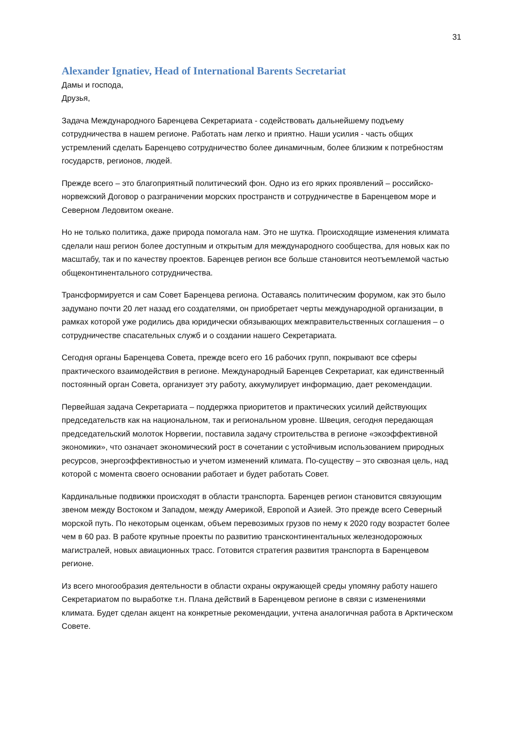31
Alexander Ignatiev, Head of International Barents Secretariat
Дамы и господа,
Друзья,
Задача Международного Баренцева Секретариата - содействовать дальнейшему подъему сотрудничества в нашем регионе. Работать нам легко и приятно. Наши усилия - часть общих устремлений сделать Баренцево сотрудничество более динамичным, более близким к потребностям государств, регионов, людей.
Прежде всего – это благоприятный политический фон. Одно из его ярких проявлений – российско-норвежский Договор о разграничении морских пространств и сотрудничестве в Баренцевом море и Северном Ледовитом океане.
Но не только политика, даже природа помогала нам. Это не шутка. Происходящие изменения климата сделали наш регион более доступным и открытым для международного сообщества, для новых как по масштабу, так и по качеству проектов. Баренцев регион все больше становится неотъемлемой частью общеконтинентального сотрудничества.
Трансформируется и сам Совет Баренцева региона. Оставаясь политическим форумом, как это было задумано почти 20 лет назад его создателями, он приобретает черты международной организации, в рамках которой уже родились два юридически обязывающих межправительственных соглашения – о сотрудничестве спасательных служб и о создании нашего Секретариата.
Сегодня органы Баренцева Совета, прежде всего его 16 рабочих групп, покрывают все сферы практического взаимодействия в регионе. Международный Баренцев Секретариат, как единственный постоянный орган Совета, организует эту работу, аккумулирует информацию, дает рекомендации.
Первейшая задача Секретариата – поддержка приоритетов и практических усилий действующих председательств как на национальном, так и региональном уровне. Швеция, сегодня передающая председательский молоток Норвегии, поставила задачу строительства в регионе «экоэффективной экономики», что означает экономический рост в сочетании с устойчивым использованием природных ресурсов, энергоэффективностью и учетом изменений климата. По-существу – это сквозная цель, над которой с момента своего основании работает и будет работать Совет.
Кардинальные подвижки происходят в области транспорта. Баренцев регион становится связующим звеном между Востоком и Западом, между Америкой, Европой и Азией. Это прежде всего Северный морской путь. По некоторым оценкам, объем перевозимых грузов по нему к 2020 году возрастет более чем в 60 раз. В работе крупные проекты по развитию трансконтинентальных железнодорожных магистралей, новых авиационных трасс. Готовится стратегия развития транспорта в Баренцевом регионе.
Из всего многообразия деятельности в области охраны окружающей среды упомяну работу нашего Секретариатом по выработке т.н. Плана действий в Баренцевом регионе в связи с изменениями климата. Будет сделан акцент на конкретные рекомендации, учтена аналогичная работа в Арктическом Совете.